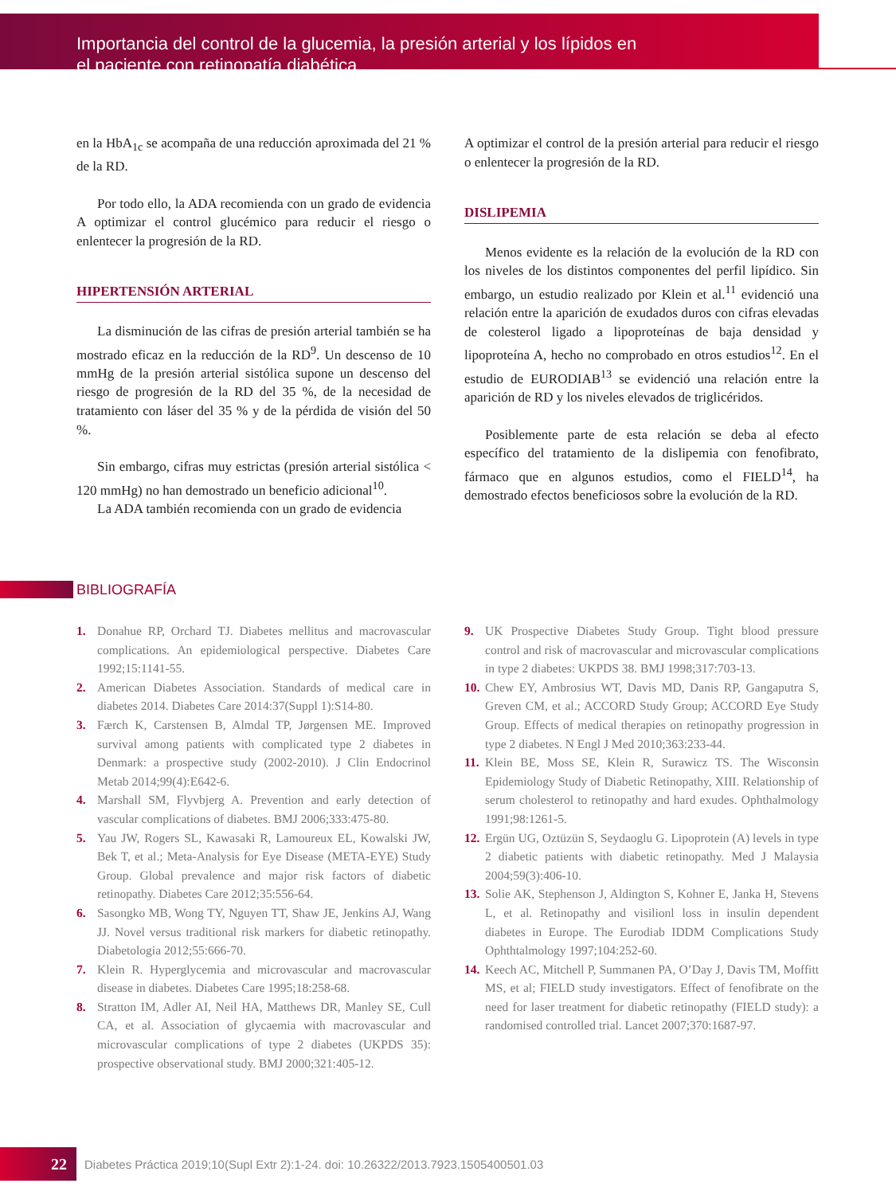Importancia del control de la glucemia, la presión arterial y los lípidos en
el paciente con retinopatía diabética
en la HbA<sub>1c</sub> se acompaña de una reducción aproximada del 21 % de la RD.
Por todo ello, la ADA recomienda con un grado de evidencia A optimizar el control glucémico para reducir el riesgo o enlentecer la progresión de la RD.
HIPERTENSIÓN ARTERIAL
La disminución de las cifras de presión arterial también se ha mostrado eficaz en la reducción de la RD<sup>9</sup>. Un descenso de 10 mmHg de la presión arterial sistólica supone un descenso del riesgo de progresión de la RD del 35 %, de la necesidad de tratamiento con láser del 35 % y de la pérdida de visión del 50 %.
Sin embargo, cifras muy estrictas (presión arterial sistólica < 120 mmHg) no han demostrado un beneficio adicional<sup>10</sup>.
La ADA también recomienda con un grado de evidencia
A optimizar el control de la presión arterial para reducir el riesgo o enlentecer la progresión de la RD.
DISLIPEMIA
Menos evidente es la relación de la evolución de la RD con los niveles de los distintos componentes del perfil lipídico. Sin embargo, un estudio realizado por Klein et al.<sup>11</sup> evidenció una relación entre la aparición de exudados duros con cifras elevadas de colesterol ligado a lipoproteínas de baja densidad y lipoproteína A, hecho no comprobado en otros estudios<sup>12</sup>. En el estudio de EURODIAB<sup>13</sup> se evidenció una relación entre la aparición de RD y los niveles elevados de triglicéridos.
Posiblemente parte de esta relación se deba al efecto específico del tratamiento de la dislipemia con fenofibrato, fármaco que en algunos estudios, como el FIELD<sup>14</sup>, ha demostrado efectos beneficiosos sobre la evolución de la RD.
BIBLIOGRAFÍA
1. Donahue RP, Orchard TJ. Diabetes mellitus and macrovascular complications. An epidemiological perspective. Diabetes Care 1992;15:1141-55.
2. American Diabetes Association. Standards of medical care in diabetes 2014. Diabetes Care 2014:37(Suppl 1):S14-80.
3. Færch K, Carstensen B, Almdal TP, Jørgensen ME. Improved survival among patients with complicated type 2 diabetes in Denmark: a prospective study (2002-2010). J Clin Endocrinol Metab 2014;99(4):E642-6.
4. Marshall SM, Flyvbjerg A. Prevention and early detection of vascular complications of diabetes. BMJ 2006;333:475-80.
5. Yau JW, Rogers SL, Kawasaki R, Lamoureux EL, Kowalski JW, Bek T, et al.; Meta-Analysis for Eye Disease (META-EYE) Study Group. Global prevalence and major risk factors of diabetic retinopathy. Diabetes Care 2012;35:556-64.
6. Sasongko MB, Wong TY, Nguyen TT, Shaw JE, Jenkins AJ, Wang JJ. Novel versus traditional risk markers for diabetic retinopathy. Diabetologia 2012;55:666-70.
7. Klein R. Hyperglycemia and microvascular and macrovascular disease in diabetes. Diabetes Care 1995;18:258-68.
8. Stratton IM, Adler AI, Neil HA, Matthews DR, Manley SE, Cull CA, et al. Association of glycaemia with macrovascular and microvascular complications of type 2 diabetes (UKPDS 35): prospective observational study. BMJ 2000;321:405-12.
9. UK Prospective Diabetes Study Group. Tight blood pressure control and risk of macrovascular and microvascular complications in type 2 diabetes: UKPDS 38. BMJ 1998;317:703-13.
10.
Chew EY, Ambrosius WT, Davis MD, Danis RP, Gangaputra S, Greven CM, et al.; ACCORD Study Group; ACCORD Eye Study Group. Effects of medical therapies on retinopathy progression in type 2 diabetes. N Engl J Med 2010;363:233-44.
11.
Klein BE, Moss SE, Klein R, Surawicz TS. The Wisconsin Epidemiology Study of Diabetic Retinopathy, XIII. Relationship of serum cholesterol to retinopathy and hard exudes. Ophthalmology 1991;98:1261-5.
12.
Ergün UG, Oztüzün S, Seydaoglu G. Lipoprotein (A) levels in type 2 diabetic patients with diabetic retinopathy. Med J Malaysia 2004;59(3):406-10.
13.
Solie AK, Stephenson J, Aldington S, Kohner E, Janka H, Stevens L, et al. Retinopathy and visilionl loss in insulin dependent diabetes in Europe. The Eurodiab IDDM Complications Study Ophthtalmology 1997;104:252-60.
14.
Keech AC, Mitchell P, Summanen PA, O’Day J, Davis TM, Moffitt MS, et al; FIELD study investigators. Effect of fenofibrate on the need for laser treatment for diabetic retinopathy (FIELD study): a randomised controlled trial. Lancet 2007;370:1687-97.
22
Diabetes Práctica 2019;10(Supl Extr 2):1-24. doi: 10.26322/2013.7923.1505400501.03